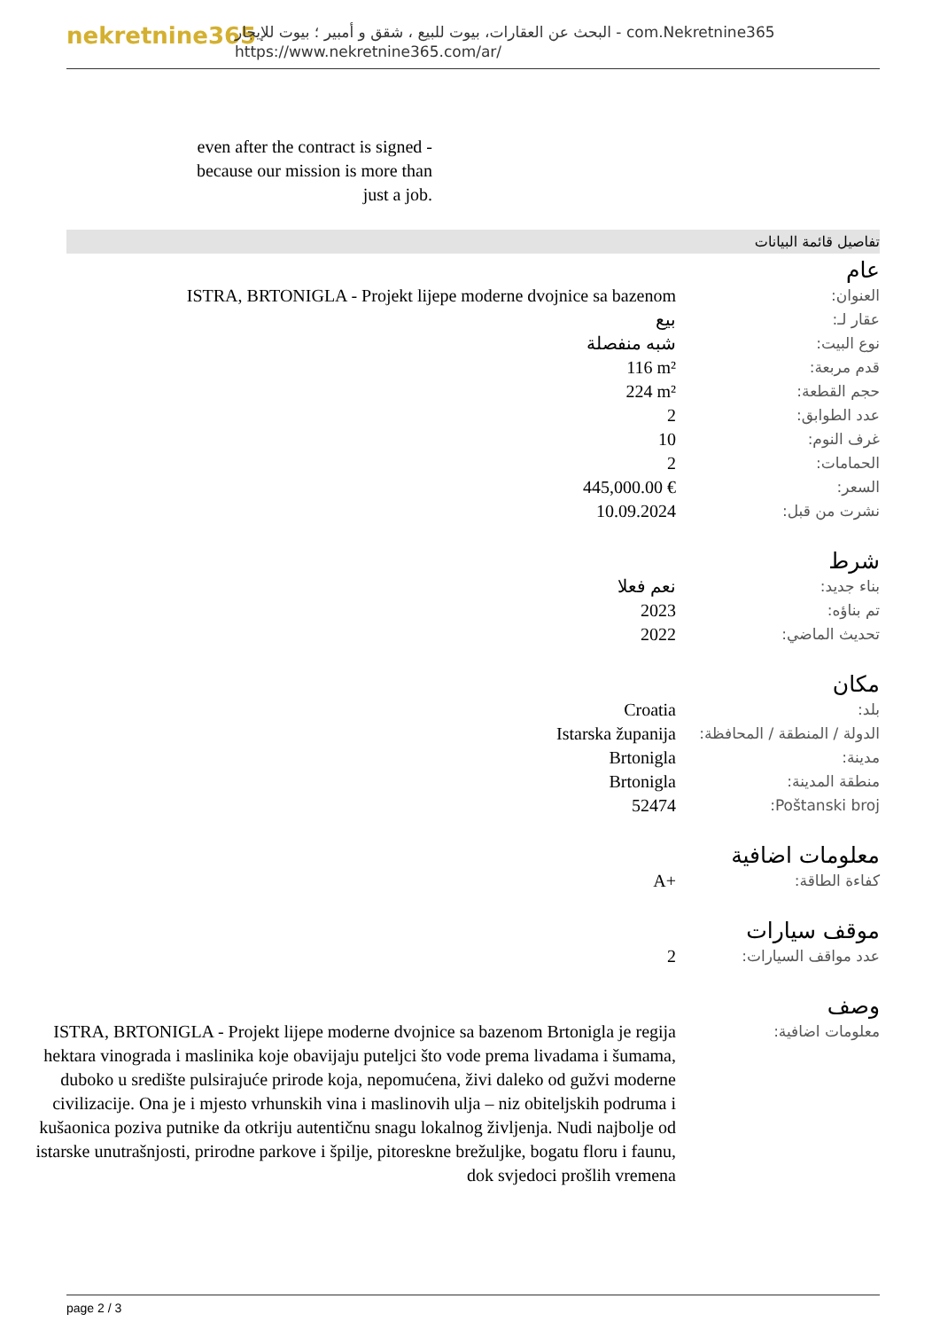nekretnine365
البحث عن العقارات، بيوت للبيع ، شقق و أمبير ؛ بيوت للإيجار - com.Nekretnine365
https://www.nekretnine365.com/ar/
even after the contract is signed - because our mission is more than just a job.
تفاصيل قائمة البيانات
عام
| العنوان: | ISTRA, BRTONIGLA - Projekt lijepe moderne dvojnice sa bazenom |
| عقار لـ: | بيع |
| نوع البيت: | شبه منفصلة |
| قدم مربعة: | 116 m² |
| حجم القطعة: | 224 m² |
| عدد الطوابق: | 2 |
| غرف النوم: | 10 |
| الحمامات: | 2 |
| السعر: | 445,000.00 € |
| نشرت من قبل: | 10.09.2024 |
شرط
| بناء جديد: | نعم فعلا |
| تم بناؤه: | 2023 |
| تحديث الماضي: | 2022 |
مكان
| بلد: | Croatia |
| الدولة / المنطقة / المحافظة: | Istarska županija |
| مدينة: | Brtonigla |
| منطقة المدينة: | Brtonigla |
| Poštanski broj: | 52474 |
معلومات اضافية
| كفاءة الطاقة: | A+ |
موقف سيارات
| عدد مواقف السيارات: | 2 |
وصف
| معلومات اضافية: | ISTRA, BRTONIGLA - Projekt lijepe moderne dvojnice sa bazenom Brtonigla je regija hektara vinograda i maslinika koje obavijaju puteljci što vode prema livadama i šumama, duboko u središte pulsirajuće prirode koja, nepomućena, živi daleko od gužvi moderne civilizacije. Ona je i mjesto vrhunskih vina i maslinovih ulja – niz obiteljskih podruma i kušaonica poziva putnike da otkriju autentičnu snagu lokalnog življenja. Nudi najbolje od istarske unutrašnjosti, prirodne parkove i špilje, pitoreskne brežuljke, bogatu floru i faunu, dok svjedoci prošlih vremena |
page 2 / 3